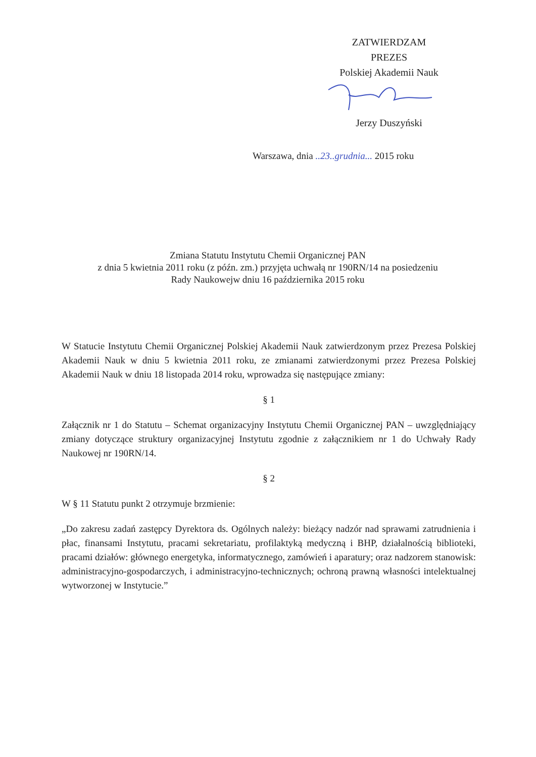ZATWIERDZAM
PREZES
Polskiej Akademii Nauk
Jerzy Duszyński
Warszawa, dnia ..23..grudnia... 2015 roku
Zmiana Statutu Instytutu Chemii Organicznej PAN
z dnia 5 kwietnia 2011 roku (z późn. zm.) przyjęta uchwałą nr 190RN/14 na posiedzeniu
Rady Naukowejw dniu 16 października 2015 roku
W Statucie Instytutu Chemii Organicznej Polskiej Akademii Nauk zatwierdzonym przez Prezesa Polskiej Akademii Nauk w dniu 5 kwietnia 2011 roku, ze zmianami zatwierdzonymi przez Prezesa Polskiej Akademii Nauk w dniu 18 listopada 2014 roku, wprowadza się następujące zmiany:
§ 1
Załącznik nr 1 do Statutu – Schemat organizacyjny Instytutu Chemii Organicznej PAN – uwzględniający zmiany dotyczące struktury organizacyjnej Instytutu zgodnie z załącznikiem nr 1 do Uchwały Rady Naukowej nr 190RN/14.
§ 2
W § 11 Statutu punkt 2 otrzymuje brzmienie:
„Do zakresu zadań zastępcy Dyrektora ds. Ogólnych należy: bieżący nadzór nad sprawami zatrudnienia i płac, finansami Instytutu, pracami sekretariatu, profilaktyką medyczną i BHP, działalnością biblioteki, pracami działów: głównego energetyka, informatycznego, zamówień i aparatury; oraz nadzorem stanowisk: administracyjno-gospodarczych, i administracyjno-technicznych; ochroną prawną własności intelektualnej wytworzonej w Instytucie.”